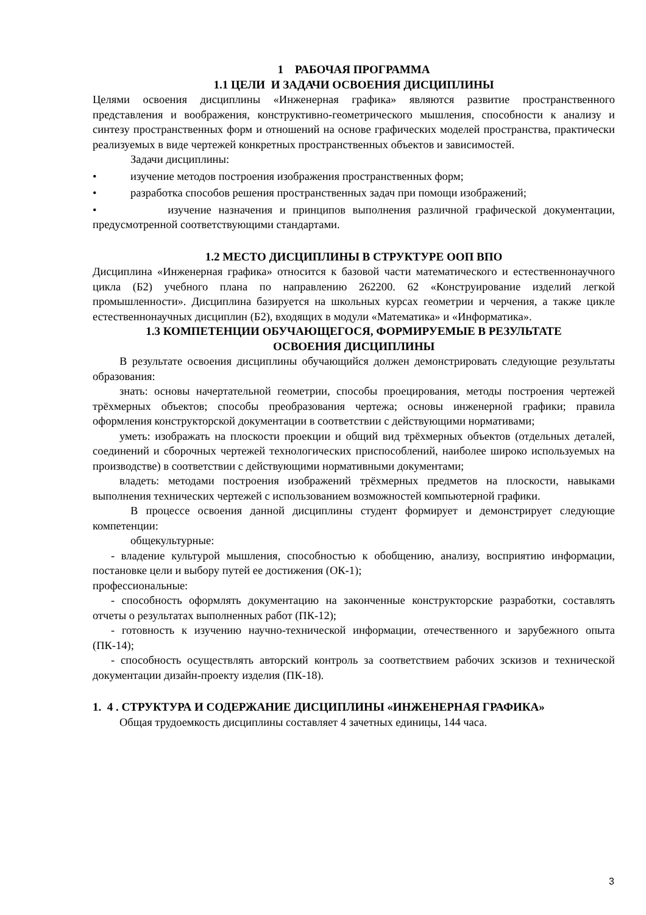1 РАБОЧАЯ ПРОГРАММА
1.1 ЦЕЛИ И ЗАДАЧИ ОСВОЕНИЯ ДИСЦИПЛИНЫ
Целями освоения дисциплины «Инженерная графика» являются развитие пространственного представления и воображения, конструктивно-геометрического мышления, способности к анализу и синтезу пространственных форм и отношений на основе графических моделей пространства, практически реализуемых в виде чертежей конкретных пространственных объектов и зависимостей.
Задачи дисциплины:
• изучение методов построения изображения пространственных форм;
• разработка способов решения пространственных задач при помощи изображений;
• изучение назначения и принципов выполнения различной графической документации, предусмотренной соответствующими стандартами.
1.2 МЕСТО ДИСЦИПЛИНЫ В СТРУКТУРЕ ООП ВПО
Дисциплина «Инженерная графика» относится к базовой части математического и естественнонаучного цикла (Б2) учебного плана по направлению 262200. 62 «Конструирование изделий легкой промышленности». Дисциплина базируется на школьных курсах геометрии и черчения, а также цикле естественнонаучных дисциплин (Б2), входящих в модули «Математика» и «Информатика».
1.3 КОМПЕТЕНЦИИ ОБУЧАЮЩЕГОСЯ, ФОРМИРУЕМЫЕ В РЕЗУЛЬТАТЕ
ОСВОЕНИЯ ДИСЦИПЛИНЫ
В результате освоения дисциплины обучающийся должен демонстрировать следующие результаты образования:
знать: основы начертательной геометрии, способы проецирования, методы построения чертежей трёхмерных объектов; способы преобразования чертежа; основы инженерной графики; правила оформления конструкторской документации в соответствии с действующими нормативами;
уметь: изображать на плоскости проекции и общий вид трёхмерных объектов (отдельных деталей, соединений и сборочных чертежей технологических приспособлений, наиболее широко используемых на производстве) в соответствии с действующими нормативными документами;
владеть: методами построения изображений трёхмерных предметов на плоскости, навыками выполнения технических чертежей с использованием возможностей компьютерной графики.
В процессе освоения данной дисциплины студент формирует и демонстрирует следующие компетенции:
общекультурные:
- владение культурой мышления, способностью к обобщению, анализу, восприятию информации, постановке цели и выбору путей ее достижения (ОК-1);
профессиональные:
- способность оформлять документацию на законченные конструкторские разработки, составлять отчеты о результатах выполненных работ (ПК-12);
- готовность к изучению научно-технической информации, отечественного и зарубежного опыта (ПК-14);
- способность осуществлять авторский контроль за соответствием рабочих зскизов и технической документации дизайн-проекту изделия (ПК-18).
1. 4 . СТРУКТУРА И СОДЕРЖАНИЕ ДИСЦИПЛИНЫ «ИНЖЕНЕРНАЯ ГРАФИКА»
Общая трудоемкость дисциплины составляет 4 зачетных единицы, 144 часа.
3